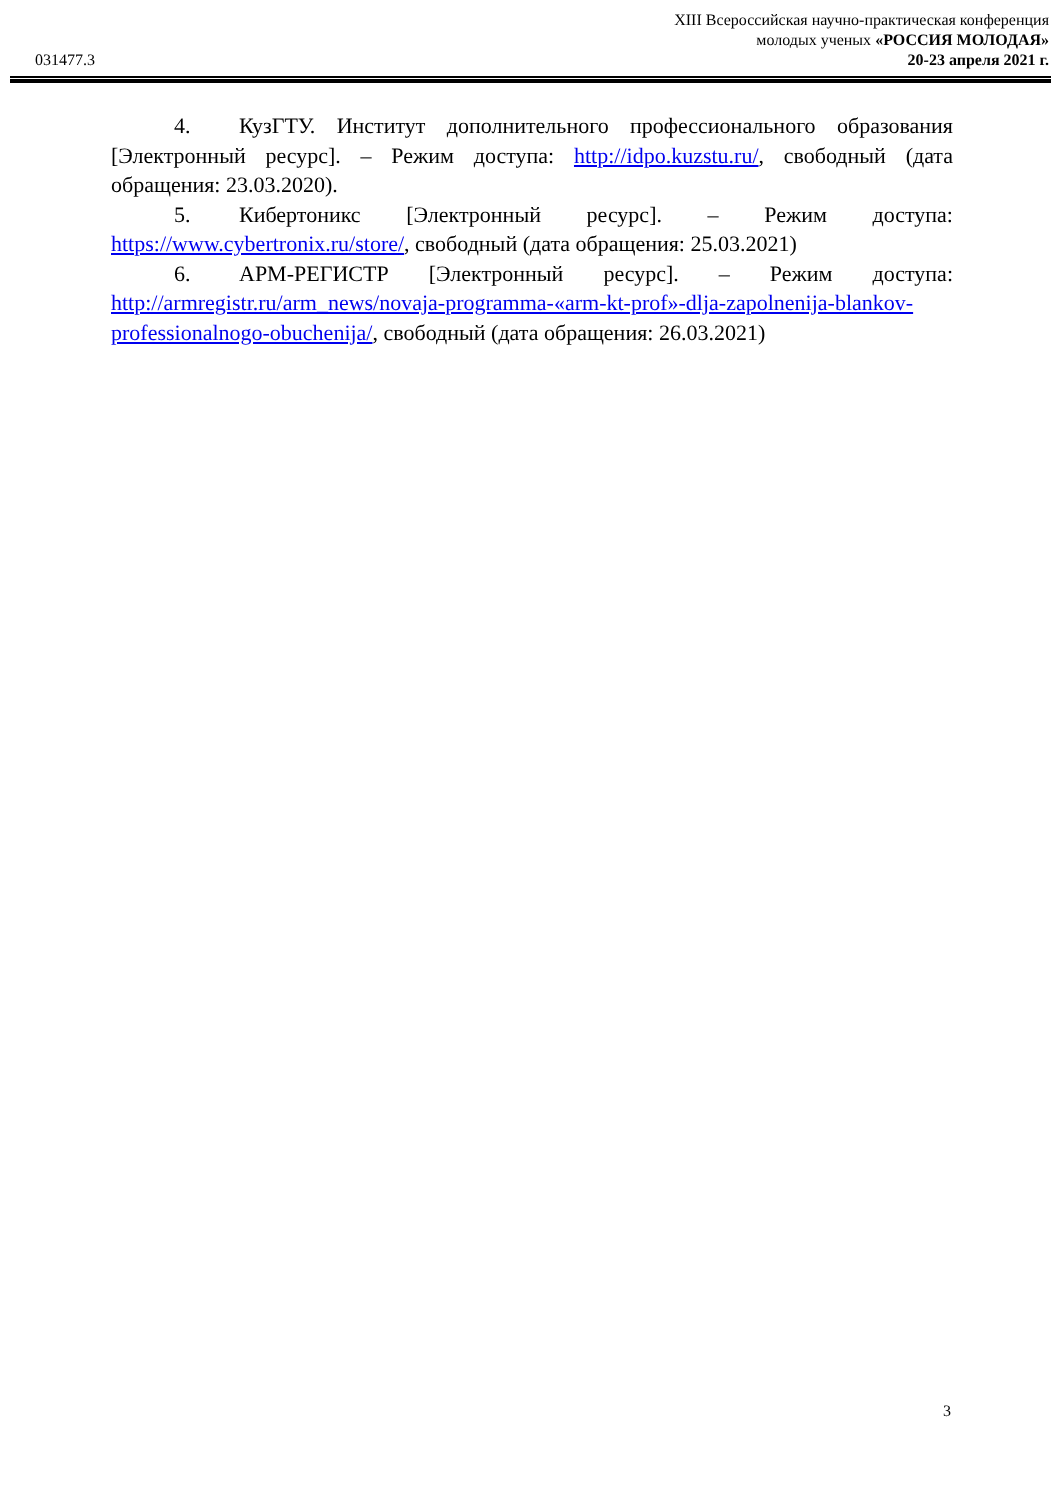031477.3
XIII Всероссийская научно-практическая конференция
молодых ученых «РОССИЯ МОЛОДАЯ»
20-23 апреля 2021 г.
4. КузГТУ. Институт дополнительного профессионального образования [Электронный ресурс]. – Режим доступа: http://idpo.kuzstu.ru/, свободный (дата обращения: 23.03.2020).
5. Кибертоникс [Электронный ресурс]. – Режим доступа: https://www.cybertronix.ru/store/, свободный (дата обращения: 25.03.2021)
6. АРМ-РЕГИСТР [Электронный ресурс]. – Режим доступа: http://armregistr.ru/arm_news/novaja-programma-«arm-kt-prof»-dlja-zapolnenija-blankov-professionalnogo-obuchenija/, свободный (дата обращения: 26.03.2021)
3